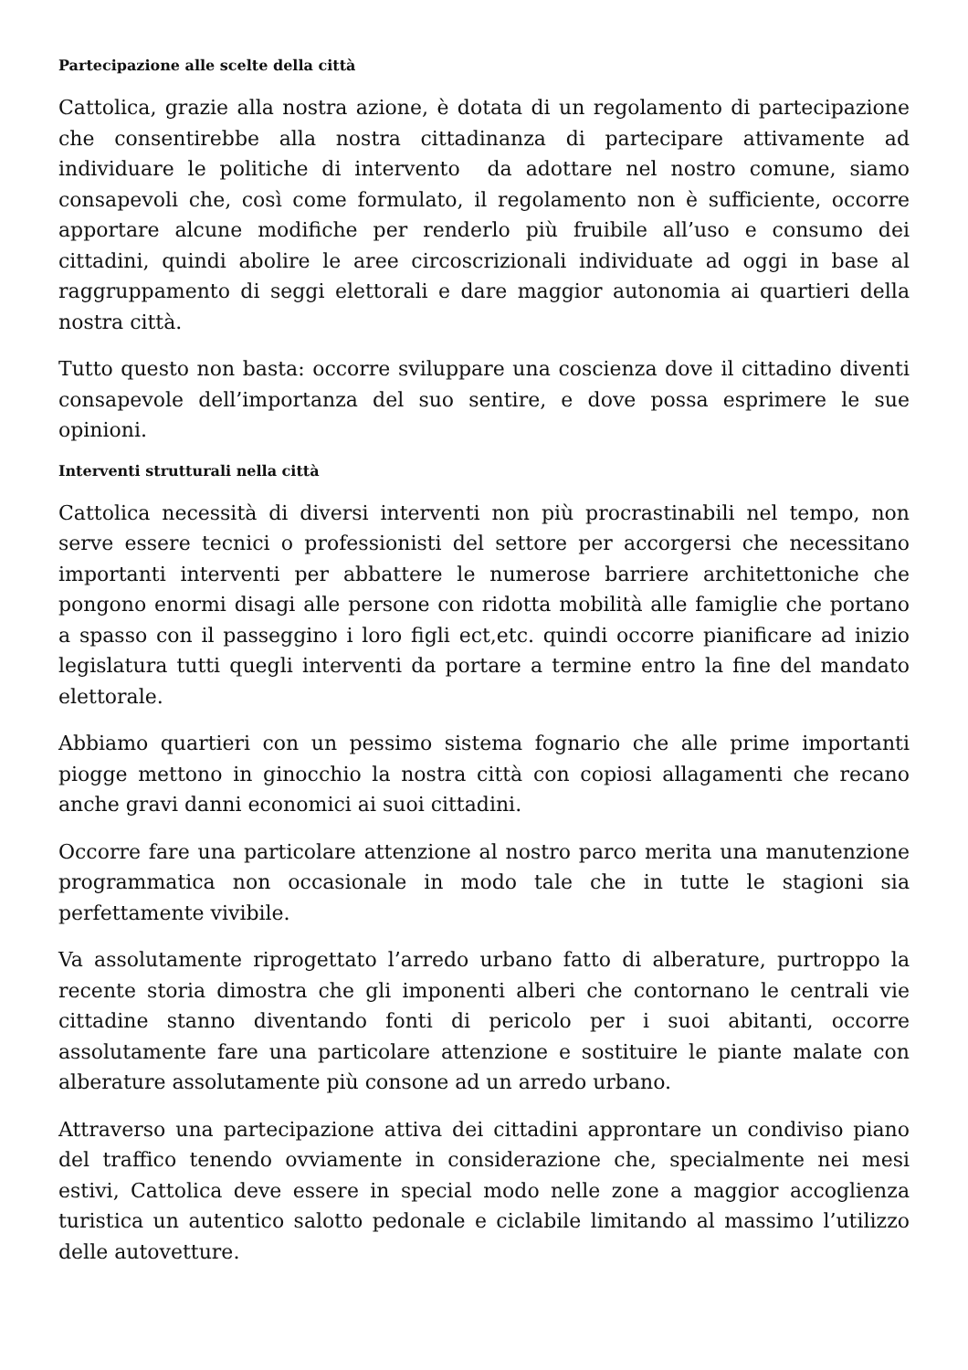Partecipazione alle scelte della città
Cattolica, grazie alla nostra azione, è dotata di un regolamento di partecipazione che consentirebbe alla nostra cittadinanza di partecipare attivamente ad individuare le politiche di intervento da adottare nel nostro comune, siamo consapevoli che, così come formulato, il regolamento non è sufficiente, occorre apportare alcune modifiche per renderlo più fruibile all’uso e consumo dei cittadini, quindi abolire le aree circoscrizionali individuate ad oggi in base al raggruppamento di seggi elettorali e dare maggior autonomia ai quartieri della nostra città.
Tutto questo non basta: occorre sviluppare una coscienza dove il cittadino diventi consapevole dell’importanza del suo sentire, e dove possa esprimere le sue opinioni.
Interventi strutturali nella città
Cattolica necessità di diversi interventi non più procrastinabili nel tempo, non serve essere tecnici o professionisti del settore per accorgersi che necessitano importanti interventi per abbattere le numerose barriere architettoniche che pongono enormi disagi alle persone con ridotta mobilità alle famiglie che portano a spasso con il passeggino i loro figli ect,etc. quindi occorre pianificare ad inizio legislatura tutti quegli interventi da portare a termine entro la fine del mandato elettorale.
Abbiamo quartieri con un pessimo sistema fognario che alle prime importanti piogge mettono in ginocchio la nostra città con copiosi allagamenti che recano anche gravi danni economici ai suoi cittadini.
Occorre fare una particolare attenzione al nostro parco merita una manutenzione programmatica non occasionale in modo tale che in tutte le stagioni sia perfettamente vivibile.
Va assolutamente riprogettato l’arredo urbano fatto di alberature, purtroppo la recente storia dimostra che gli imponenti alberi che contornano le centrali vie cittadine stanno diventando fonti di pericolo per i suoi abitanti, occorre assolutamente fare una particolare attenzione e sostituire le piante malate con alberature assolutamente più consone ad un arredo urbano.
Attraverso una partecipazione attiva dei cittadini approntare un condiviso piano del traffico tenendo ovviamente in considerazione che, specialmente nei mesi estivi, Cattolica deve essere in special modo nelle zone a maggior accoglienza turistica un autentico salotto pedonale e ciclabile limitando al massimo l’utilizzo delle autovetture.